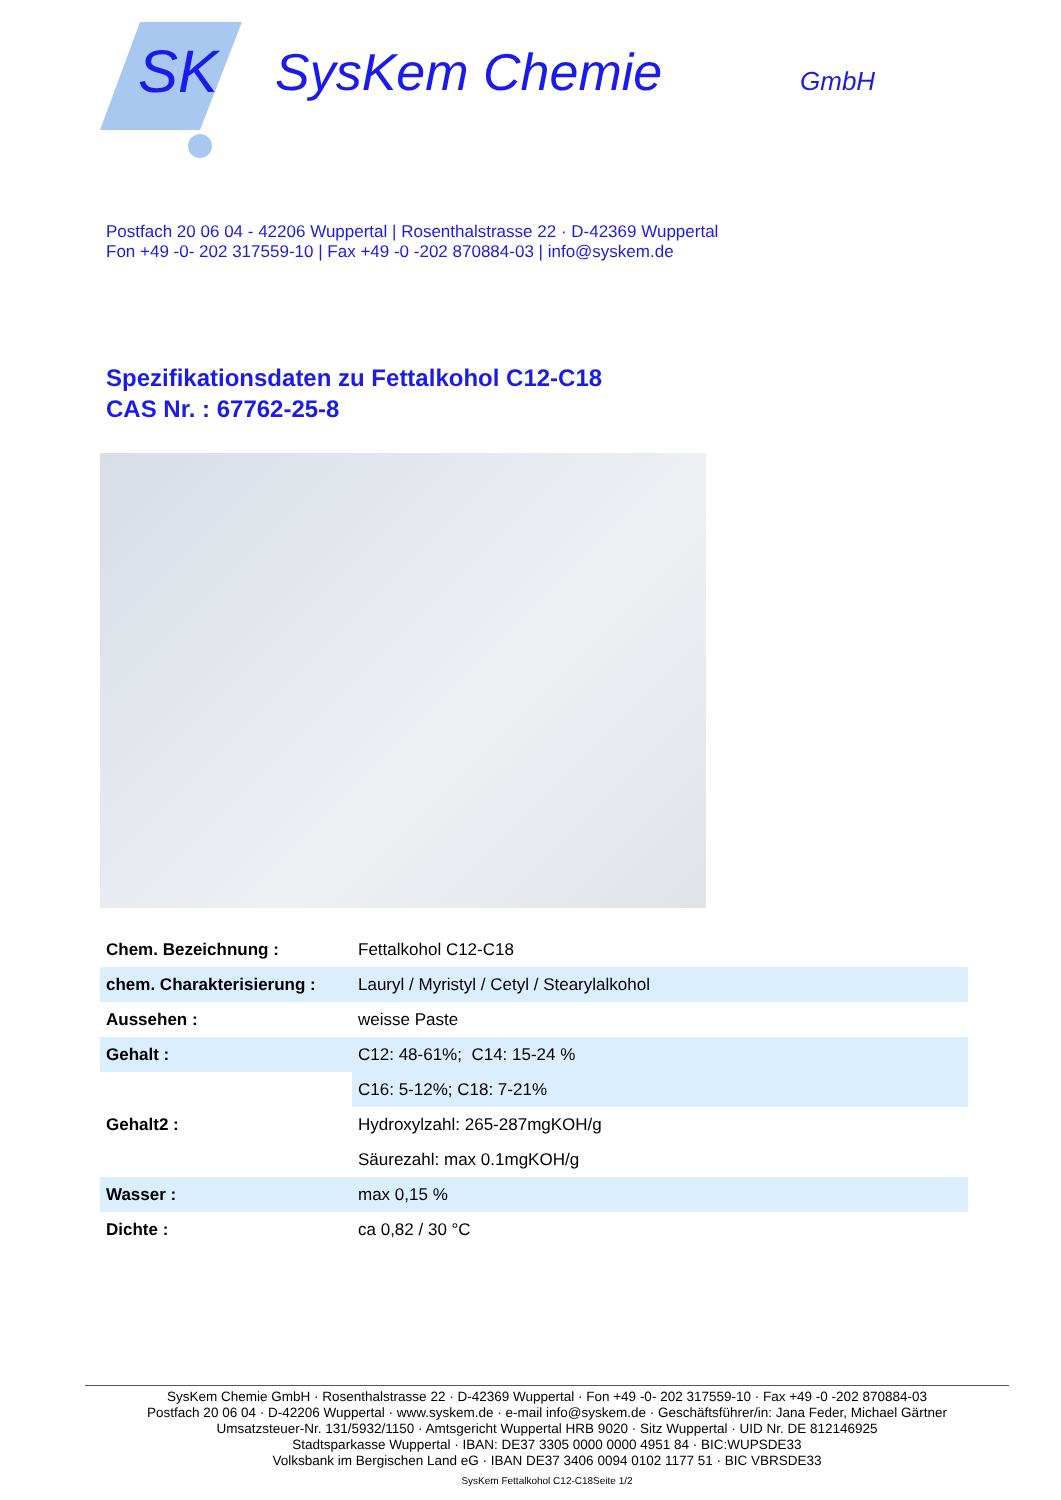SK
SysKem Chemie
GmbH
Postfach 20 06 04 - 42206 Wuppertal | Rosenthalstrasse 22 · D-42369 Wuppertal
Fon +49 -0- 202 317559-10 | Fax +49 -0 -202 870884-03 | info@syskem.de
Spezifikationsdaten zu Fettalkohol C12-C18
CAS Nr. : 67762-25-8
| Chem. Bezeichnung : | Fettalkohol C12-C18 |
| chem. Charakterisierung : | Lauryl / Myristyl / Cetyl / Stearylalkohol |
| Aussehen : | weisse Paste |
| Gehalt : | C12: 48-61%; C14: 15-24 % |
| | C16: 5-12%; C18: 7-21% |
| Gehalt2 : | Hydroxylzahl: 265-287mgKOH/g |
| | Säurezahl: max 0.1mgKOH/g |
| Wasser : | max 0,15 % |
| Dichte : | ca 0,82 / 30 °C |
SysKem Chemie GmbH · Rosenthalstrasse 22 · D-42369 Wuppertal · Fon +49 -0- 202 317559-10 · Fax +49 -0 -202 870884-03
Postfach 20 06 04 · D-42206 Wuppertal · www.syskem.de · e-mail info@syskem.de · Geschäftsführer/in: Jana Feder, Michael Gärtner
Umsatzsteuer-Nr. 131/5932/1150 · Amtsgericht Wuppertal HRB 9020 · Sitz Wuppertal · UID Nr. DE 812146925
Stadtsparkasse Wuppertal · IBAN: DE37 3305 0000 0000 4951 84 · BIC:WUPSDE33
Volksbank im Bergischen Land eG · IBAN DE37 3406 0094 0102 1177 51 · BIC VBRSDE33
SysKem Fettalkohol C12-C18Seite 1/2